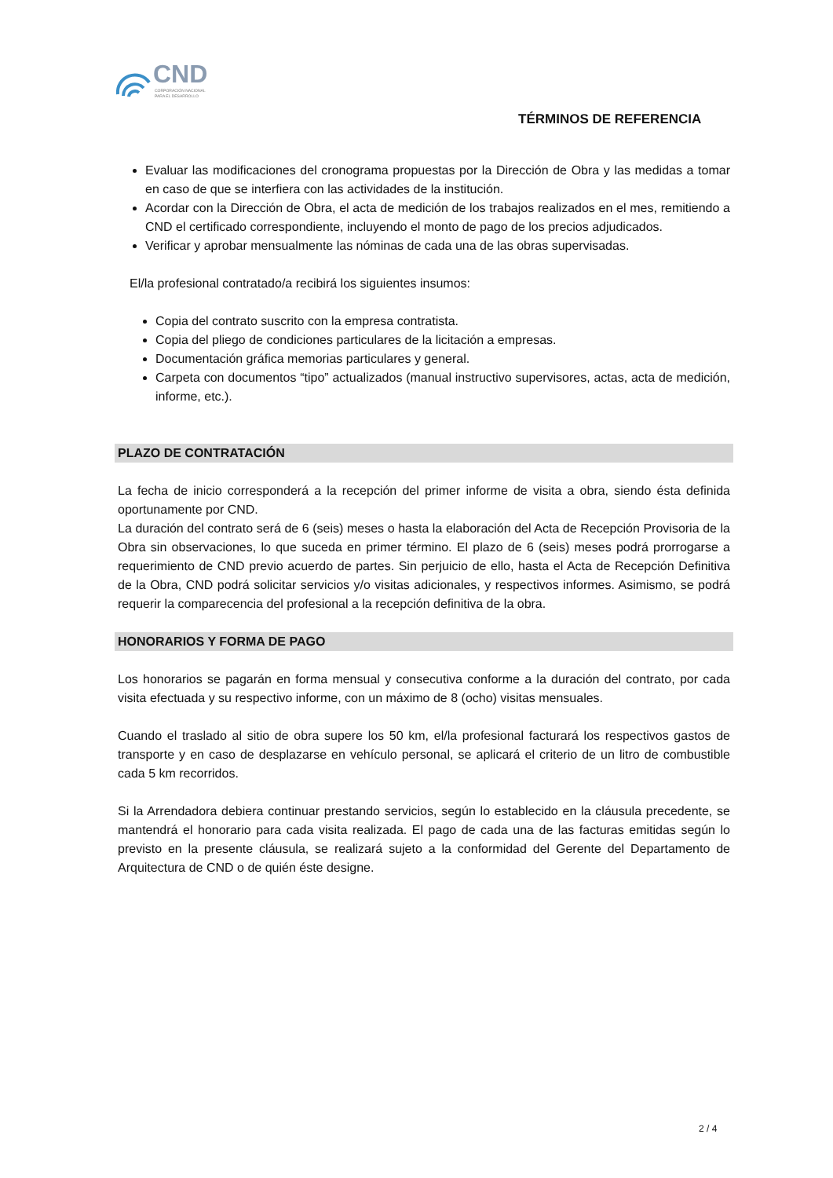CND
CORPORACIÓN NACIONAL
PARA EL DESARROLLO
TÉRMINOS DE REFERENCIA
Evaluar las modificaciones del cronograma propuestas por la Dirección de Obra y las medidas a tomar en caso de que se interfiera con las actividades de la institución.
Acordar con la Dirección de Obra, el acta de medición de los trabajos realizados en el mes, remitiendo a CND el certificado correspondiente, incluyendo el monto de pago de los precios adjudicados.
Verificar y aprobar mensualmente las nóminas de cada una de las obras supervisadas.
El/la profesional contratado/a recibirá los siguientes insumos:
Copia del contrato suscrito con la empresa contratista.
Copia del pliego de condiciones particulares de la licitación a empresas.
Documentación gráfica memorias particulares y general.
Carpeta con documentos “tipo” actualizados (manual instructivo supervisores, actas, acta de medición, informe, etc.).
PLAZO DE CONTRATACIÓN
La fecha de inicio corresponderá a la recepción del primer informe de visita a obra, siendo ésta definida oportunamente por CND.
La duración del contrato será de 6 (seis) meses o hasta la elaboración del Acta de Recepción Provisoria de la Obra sin observaciones, lo que suceda en primer término. El plazo de 6 (seis) meses podrá prorrogarse a requerimiento de CND previo acuerdo de partes. Sin perjuicio de ello, hasta el Acta de Recepción Definitiva de la Obra, CND podrá solicitar servicios y/o visitas adicionales, y respectivos informes. Asimismo, se podrá requerir la comparecencia del profesional a la recepción definitiva de la obra.
HONORARIOS Y FORMA DE PAGO
Los honorarios se pagarán en forma mensual y consecutiva conforme a la duración del contrato, por cada visita efectuada y su respectivo informe, con un máximo de 8 (ocho) visitas mensuales.
Cuando el traslado al sitio de obra supere los 50 km, el/la profesional facturará los respectivos gastos de transporte y en caso de desplazarse en vehículo personal, se aplicará el criterio de un litro de combustible cada 5 km recorridos.
Si la Arrendadora debiera continuar prestando servicios, según lo establecido en la cláusula precedente, se mantendrá el honorario para cada visita realizada. El pago de cada una de las facturas emitidas según lo previsto en la presente cláusula, se realizará sujeto a la conformidad del Gerente del Departamento de Arquitectura de CND o de quién éste designe.
2 / 4